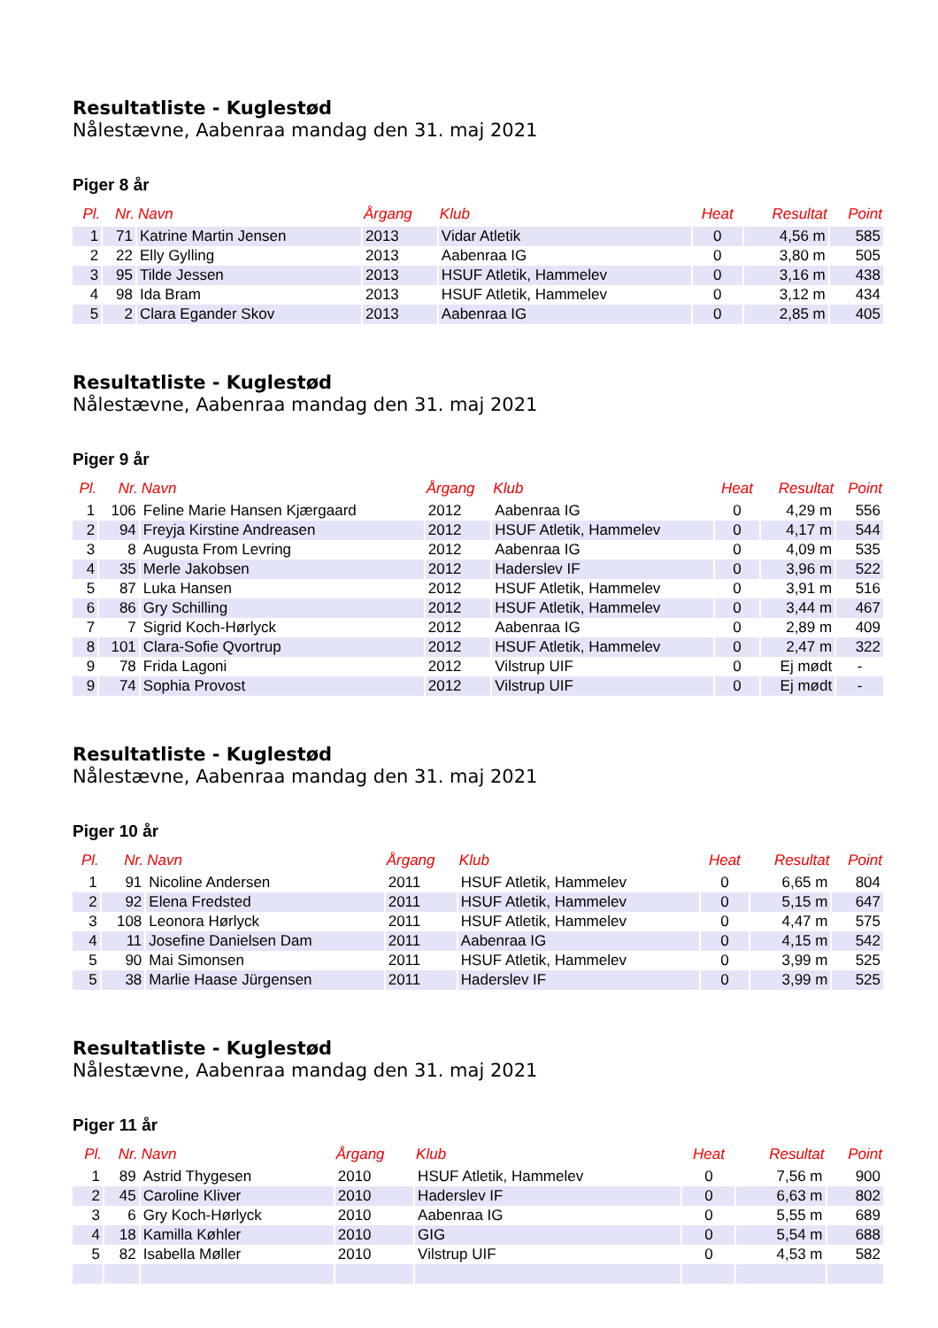Resultatliste - Kuglestød
Nålestævne, Aabenraa mandag den 31. maj 2021
Piger 8 år
| Pl. | Nr. | Navn | Årgang | Klub | Heat | Resultat | Point |
| --- | --- | --- | --- | --- | --- | --- | --- |
| 1 | 71 | Katrine Martin Jensen | 2013 | Vidar Atletik | 0 | 4,56 m | 585 |
| 2 | 22 | Elly Gylling | 2013 | Aabenraa IG | 0 | 3,80 m | 505 |
| 3 | 95 | Tilde Jessen | 2013 | HSUF Atletik, Hammelev | 0 | 3,16 m | 438 |
| 4 | 98 | Ida Bram | 2013 | HSUF Atletik, Hammelev | 0 | 3,12 m | 434 |
| 5 | 2 | Clara Egander Skov | 2013 | Aabenraa IG | 0 | 2,85 m | 405 |
Resultatliste - Kuglestød
Nålestævne, Aabenraa mandag den 31. maj 2021
Piger 9 år
| Pl. | Nr. | Navn | Årgang | Klub | Heat | Resultat | Point |
| --- | --- | --- | --- | --- | --- | --- | --- |
| 1 | 106 | Feline Marie Hansen Kjærgaard | 2012 | Aabenraa IG | 0 | 4,29 m | 556 |
| 2 | 94 | Freyja Kirstine Andreasen | 2012 | HSUF Atletik, Hammelev | 0 | 4,17 m | 544 |
| 3 | 8 | Augusta From Levring | 2012 | Aabenraa IG | 0 | 4,09 m | 535 |
| 4 | 35 | Merle Jakobsen | 2012 | Haderslev IF | 0 | 3,96 m | 522 |
| 5 | 87 | Luka Hansen | 2012 | HSUF Atletik, Hammelev | 0 | 3,91 m | 516 |
| 6 | 86 | Gry Schilling | 2012 | HSUF Atletik, Hammelev | 0 | 3,44 m | 467 |
| 7 | 7 | Sigrid Koch-Hørlyck | 2012 | Aabenraa IG | 0 | 2,89 m | 409 |
| 8 | 101 | Clara-Sofie Qvortrup | 2012 | HSUF Atletik, Hammelev | 0 | 2,47 m | 322 |
| 9 | 78 | Frida Lagoni | 2012 | Vilstrup UIF | 0 | Ej mødt | - |
| 9 | 74 | Sophia Provost | 2012 | Vilstrup UIF | 0 | Ej mødt | - |
Resultatliste - Kuglestød
Nålestævne, Aabenraa mandag den 31. maj 2021
Piger 10 år
| Pl. | Nr. | Navn | Årgang | Klub | Heat | Resultat | Point |
| --- | --- | --- | --- | --- | --- | --- | --- |
| 1 | 91 | Nicoline Andersen | 2011 | HSUF Atletik, Hammelev | 0 | 6,65 m | 804 |
| 2 | 92 | Elena Fredsted | 2011 | HSUF Atletik, Hammelev | 0 | 5,15 m | 647 |
| 3 | 108 | Leonora Hørlyck | 2011 | HSUF Atletik, Hammelev | 0 | 4,47 m | 575 |
| 4 | 11 | Josefine Danielsen Dam | 2011 | Aabenraa IG | 0 | 4,15 m | 542 |
| 5 | 90 | Mai Simonsen | 2011 | HSUF Atletik, Hammelev | 0 | 3,99 m | 525 |
| 5 | 38 | Marlie Haase Jürgensen | 2011 | Haderslev IF | 0 | 3,99 m | 525 |
Resultatliste - Kuglestød
Nålestævne, Aabenraa mandag den 31. maj 2021
Piger 11 år
| Pl. | Nr. | Navn | Årgang | Klub | Heat | Resultat | Point |
| --- | --- | --- | --- | --- | --- | --- | --- |
| 1 | 89 | Astrid Thygesen | 2010 | HSUF Atletik, Hammelev | 0 | 7,56 m | 900 |
| 2 | 45 | Caroline Kliver | 2010 | Haderslev IF | 0 | 6,63 m | 802 |
| 3 | 6 | Gry Koch-Hørlyck | 2010 | Aabenraa IG | 0 | 5,55 m | 689 |
| 4 | 18 | Kamilla Køhler | 2010 | GIG | 0 | 5,54 m | 688 |
| 5 | 82 | Isabella Møller | 2010 | Vilstrup UIF | 0 | 4,53 m | 582 |